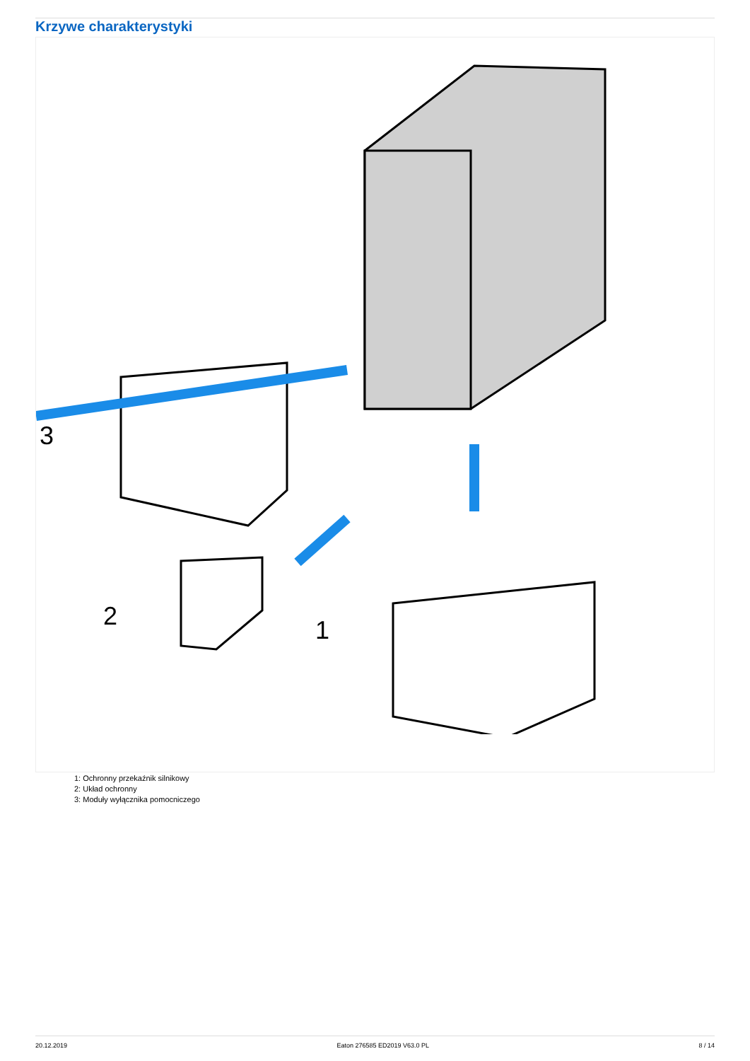Krzywe charakterystyki
3
2
1
1: Ochronny przekaźnik silnikowy
2: Układ ochronny
3: Moduły wyłącznika pomocniczego
20.12.2019 Eaton 276585 ED2019 V63.0 PL 8 / 14